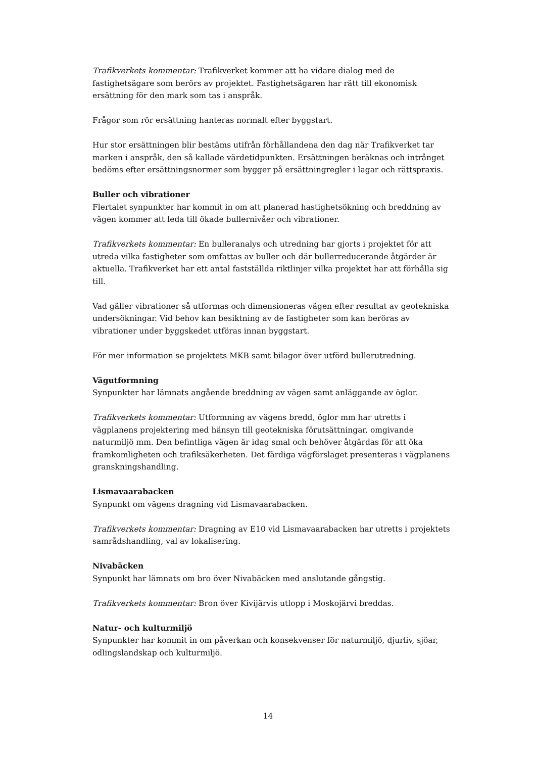Trafikverkets kommentar: Trafikverket kommer att ha vidare dialog med de fastighetsägare som berörs av projektet. Fastighetsägaren har rätt till ekonomisk ersättning för den mark som tas i anspråk.
Frågor som rör ersättning hanteras normalt efter byggstart.
Hur stor ersättningen blir bestäms utifrån förhållandena den dag när Trafikverket tar marken i anspråk, den så kallade värdetidpunkten. Ersättningen beräknas och intrånget bedöms efter ersättningsnormer som bygger på ersättningregler i lagar och rättspraxis.
Buller och vibrationer
Flertalet synpunkter har kommit in om att planerad hastighetsökning och breddning av vägen kommer att leda till ökade bullernivåer och vibrationer.
Trafikverkets kommentar: En bulleranalys och utredning har gjorts i projektet för att utreda vilka fastigheter som omfattas av buller och där bullerreducerande åtgärder är aktuella. Trafikverket har ett antal fastställda riktlinjer vilka projektet har att förhålla sig till.
Vad gäller vibrationer så utformas och dimensioneras vägen efter resultat av geotekniska undersökningar. Vid behov kan besiktning av de fastigheter som kan beröras av vibrationer under byggskedet utföras innan byggstart.
För mer information se projektets MKB samt bilagor över utförd bullerutredning.
Vägutformning
Synpunkter har lämnats angående breddning av vägen samt anläggande av öglor.
Trafikverkets kommentar: Utformning av vägens bredd, öglor mm har utretts i vägplanens projektering med hänsyn till geotekniska förutsättningar, omgivande naturmiljö mm. Den befintliga vägen är idag smal och behöver åtgärdas för att öka framkomligheten och trafiksäkerheten. Det färdiga vägförslaget presenteras i vägplanens granskningshandling.
Lismavaarabacken
Synpunkt om vägens dragning vid Lismavaarabacken.
Trafikverkets kommentar: Dragning av E10 vid Lismavaarabacken har utretts i projektets samrådshandling, val av lokalisering.
Nivabäcken
Synpunkt har lämnats om bro över Nivabäcken med anslutande gångstig.
Trafikverkets kommentar: Bron över Kivijärvis utlopp i Moskojärvi breddas.
Natur- och kulturmiljö
Synpunkter har kommit in om påverkan och konsekvenser för naturmiljö, djurliv, sjöar, odlingslandskap och kulturmiljö.
14